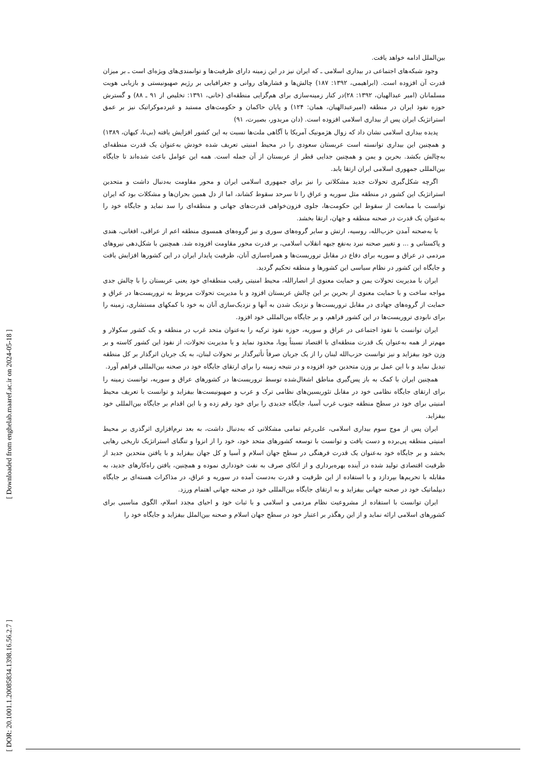بین‌الملل ادامه خواهد یافت.
وجود شبکه‌های اجتماعی در بیداری اسلامی ـ که ایران نیز در این زمینه دارای ظرفیت‌ها و توانمندی‌های ویژه‌ای است ـ بر میزان قدرت آن افزوده است. (ابراهیمی، ۱۳۹۲: ۱۸۷) چالش‌ها و فشارهای روانی و جغرافیایی بر رژیم صهیونیستی و بازیابی هویت مسلمانان (امیر عبدالهیان، ۱۳۹۲: ۲۸)در کنار زمینه‌سازی برای هم‌گرایی منطقه‌ای (خانی، ۱۳۹۱: تخلیص از ۹۱ ـ ۸۸) و گسترش حوزه نفوذ ایران در منطقه (امیرعبدالهیان، همان: ۱۲۴) و پایان حاکمان و حکومت‌های مستبد و غیردموکراتیک نیز بر عمق استراتژیک ایران پس از بیداری اسلامی افزوده است. (دان مریدور، بصیرت، ۹۱)
پدیده بیداری اسلامی نشان داد که زوال هژمونیک آمریکا با آگاهی ملت‌ها نسبت به این کشور افزایش یافته (بی‌نا، کیهان، ۱۳۸۹) و همچنین این بیداری توانسته است عربستان سعودی را در محیط امنیتی تعریف شده خودش به‌عنوان یک قدرت منطقه‌ای به‌چالش بکشد. بحرین و یمن و همچنین جدایی قطر از عربستان از آن جمله است. همه این عوامل باعث شده‌اند تا جایگاه بین‌المللی جمهوری اسلامی ایران ارتقا یابد.
اگرچه شکل‌گیری تحولات جدید مشکلاتی را نیز برای جمهوری اسلامی ایران و محور مقاومت به‌دنبال داشت و متحدین استراتژیک این کشور در منطقه مثل سوریه و عراق را تا سرحد سقوط کشاند، اما از دل همین بحران‌ها و مشکلات بود که ایران توانست با ممانعت از سقوط این حکومت‌ها، جلوی فزون‌خواهی قدرت‌های جهانی و منطقه‌ای را سد نماید و جایگاه خود را به‌عنوان یک قدرت در صحنه منطقه و جهان، ارتقا بخشد.
با به‌صحنه آمدن حزب‌الله، روسیه، ارتش و سایر گروه‌های سوری و نیز گروه‌های همسوی منطقه اعم از عراقی، افغانی، هندی و پاکستانی و ... و تغییر صحنه نبرد به‌نفع جبهه انقلاب اسلامی، بر قدرت محور مقاومت افزوده شد. همچنین با شکل‌دهی نیروهای مردمی در عراق و سوریه برای دفاع در مقابل تروریست‌ها و همراه‌سازی آنان، ظرفیت پایدار ایران در این کشورها افزایش یافت و جایگاه این کشور در نظام سیاسی این کشورها و منطقه تحکیم گردید.
ایران با مدیریت تحولات یمن و حمایت معنوی از انصارالله، محیط امنیتی رقیب منطقه‌ای خود یعنی عربستان را با چالش جدی مواجه ساخت و با حمایت معنوی از بحرین بر این چالش عربستان افزود و با مدیریت تحولات مربوط به تروریست‌ها در عراق و حمایت از گروه‌های جهادی در مقابل تروریست‌ها و نزدیک شدن به آنها و نزدیک‌سازی آنان به خود با کمکهای مستشاری، زمینه را برای نابودی تروریست‌ها در این کشور فراهم، و بر جایگاه بین‌المللی خود افزود.
ایران توانست با نفوذ اجتماعی در عراق و سوریه، حوزه نفوذ ترکیه را به‌عنوان متحد غرب در منطقه و یک کشور سکولار و مهم‌تر از همه به‌عنوان یک قدرت منطقه‌ای با اقتصاد نسبتاً پویا، محدود نماید و با مدیریت تحولات، از نفوذ این کشور کاسته و بر وزن خود بیفزاید و نیز توانست حزب‌الله لبنان را از یک جریان صرفاً تأثیرگذار بر تحولات لبنان، به یک جریان اثرگذار بر کل منطقه تبدیل نماید و با این عمل بر وزن متحدین خود افزوده و در نتیجه زمینه را برای ارتقای جایگاه خود در صحنه بین‌المللی فراهم آورد.
همچنین ایران با کمک به باز پس‌گیری مناطق اشغال‌شده توسط تروریست‌ها در کشورهای عراق و سوریه، توانست زمینه را برای ارتقای جایگاه نظامی خود در مقابل تئوریسین‌های نظامی ترک و عرب و صهیونیست‌ها بیفزاید و توانست با تعریف محیط امنیتی برای خود در سطح منطقه جنوب غرب آسیا، جایگاه جدیدی را برای خود رقم زده و با این اقدام بر جایگاه بین‌المللی خود بیفزاید.
ایران پس از موج سوم بیداری اسلامی، علی‌رغم تمامی مشکلاتی که به‌دنبال داشت، به بعد نرم‌افزاری اثرگذری بر محیط امنیتی منطقه پی‌برده و دست یافت و توانست با توسعه کشورهای متحد خود، خود را از انزوا و تنگنای استراتژیک تاریخی رهایی بخشد و بر جایگاه خود به‌عنوان یک قدرت فرهنگی در سطح جهان اسلام و آسیا و کل جهان بیفزاید و با یافتن متحدین جدید از ظرفیت اقتصادی تولید شده در آینده بهره‌برداری و از اتکای صرف به نفت خودداری نموده و همچنین، یافتن راه‌کارهای جدید، به مقابله با تحریم‌ها بپردازد و با استفاده از این ظرفیت و قدرت به‌دست آمده در سوریه و عراق، در مذاکرات هسته‌ای بر جایگاه دیپلماتیک خود در صحنه جهانی بیفزاید و به ارتقای جایگاه بین‌المللی خود در صحنه جهانی اهتمام ورزد.
ایران توانست با استفاده از مشروعیت نظام مردمی و اسلامی و با ثبات خود و احیای مجدد اسلام، الگوی مناسبی برای کشورهای اسلامی ارائه نماید و از این رهگذر بر اعتبار خود در سطح جهان اسلام و صحنه بین‌الملل بیفزاید و جایگاه خود را
[ Downloaded from enghelab.maaref.ac.ir on 2024-05-18 ]
[ DOR: 20.1001.1.20085834.1398.16.56.2.7 ]